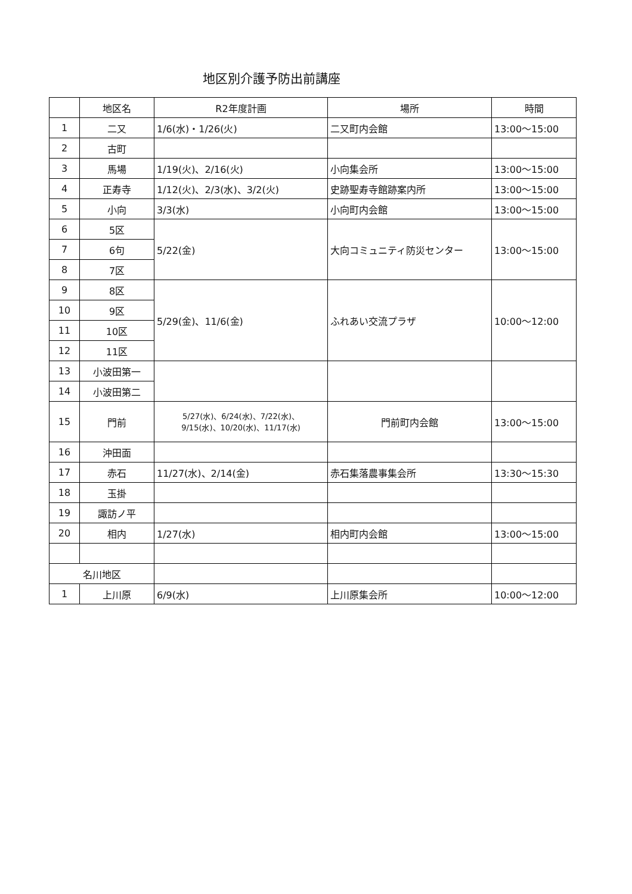地区別介護予防出前講座
| | 地区名 | R2年度計画 | 場所 | 時間 |
| --- | --- | --- | --- | --- |
| 1 | 二又 | 1/6(水)・1/26(火) | 二又町内会館 | 13:00～15:00 |
| 2 | 古町 | | | |
| 3 | 馬場 | 1/19(火)、2/16(火) | 小向集会所 | 13:00～15:00 |
| 4 | 正寿寺 | 1/12(火)、2/3(水)、3/2(火) | 史跡聖寿寺館跡案内所 | 13:00～15:00 |
| 5 | 小向 | 3/3(水) | 小向町内会館 | 13:00～15:00 |
| 6 | 5区 | 5/22(金) | 大向コミュニティ防災センター | 13:00～15:00 |
| 7 | 6句 | | | |
| 8 | 7区 | | | |
| 9 | 8区 | 5/29(金)、11/6(金) | ふれあい交流プラザ | 10:00～12:00 |
| 10 | 9区 | | | |
| 11 | 10区 | | | |
| 12 | 11区 | | | |
| 13 | 小波田第一 | | | |
| 14 | 小波田第二 | | | |
| 15 | 門前 | 5/27(水)、6/24(水)、7/22(水)、 9/15(水)、10/20(水)、11/17(水) | 門前町内会館 | 13:00～15:00 |
| 16 | 沖田面 | | | |
| 17 | 赤石 | 11/27(水)、2/14(金) | 赤石集落農事集会所 | 13:30～15:30 |
| 18 | 玉掛 | | | |
| 19 | 諏訪ノ平 | | | |
| 20 | 相内 | 1/27(水) | 相内町内会館 | 13:00～15:00 |
| 名川地区 | | | | |
| 1 | 上川原 | 6/9(水) | 上川原集会所 | 10:00～12:00 |